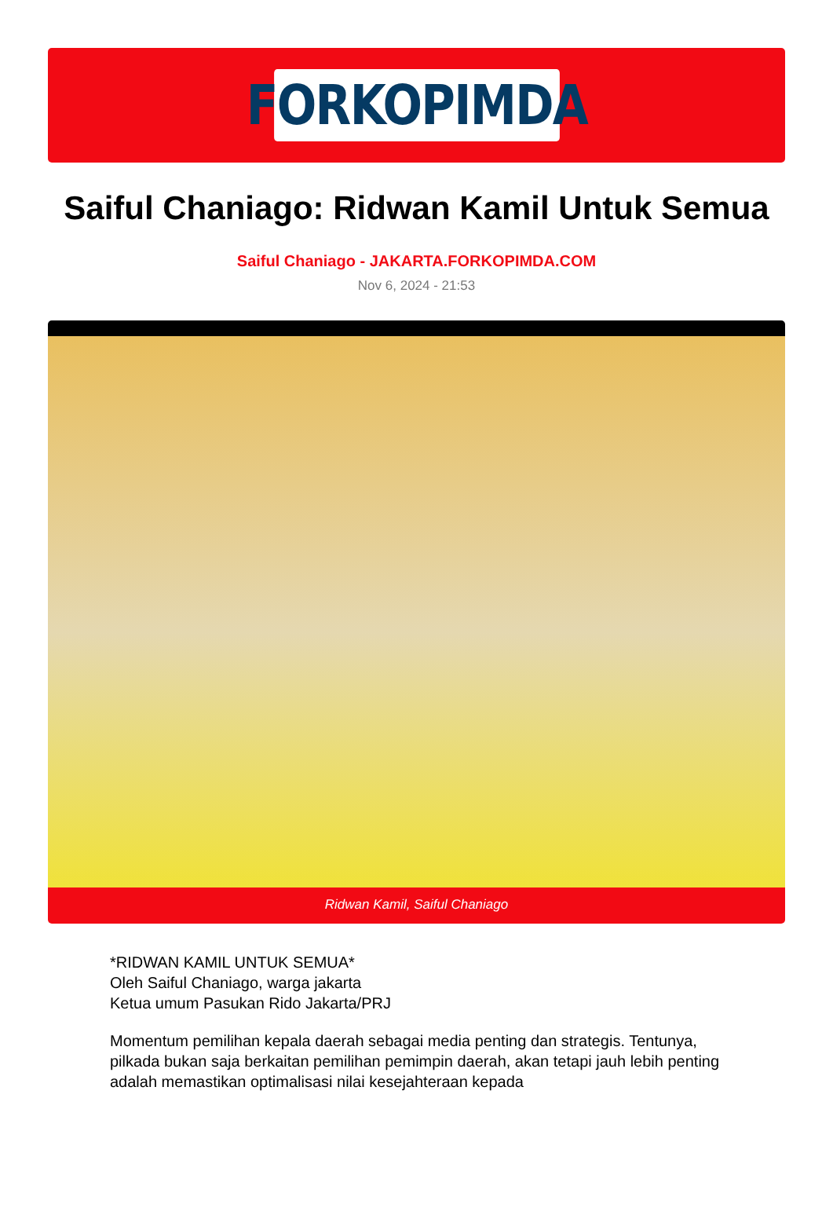FORKOPIMDA
Saiful Chaniago: Ridwan Kamil Untuk Semua
Saiful Chaniago - JAKARTA.FORKOPIMDA.COM
Nov 6, 2024 - 21:53
Ridwan Kamil, Saiful Chaniago
*RIDWAN KAMIL UNTUK SEMUA*
Oleh Saiful Chaniago, warga jakarta
Ketua umum Pasukan Rido Jakarta/PRJ
Momentum pemilihan kepala daerah sebagai media penting dan strategis. Tentunya, pilkada bukan saja berkaitan pemilihan pemimpin daerah, akan tetapi jauh lebih penting adalah memastikan optimalisasi nilai kesejahteraan kepada